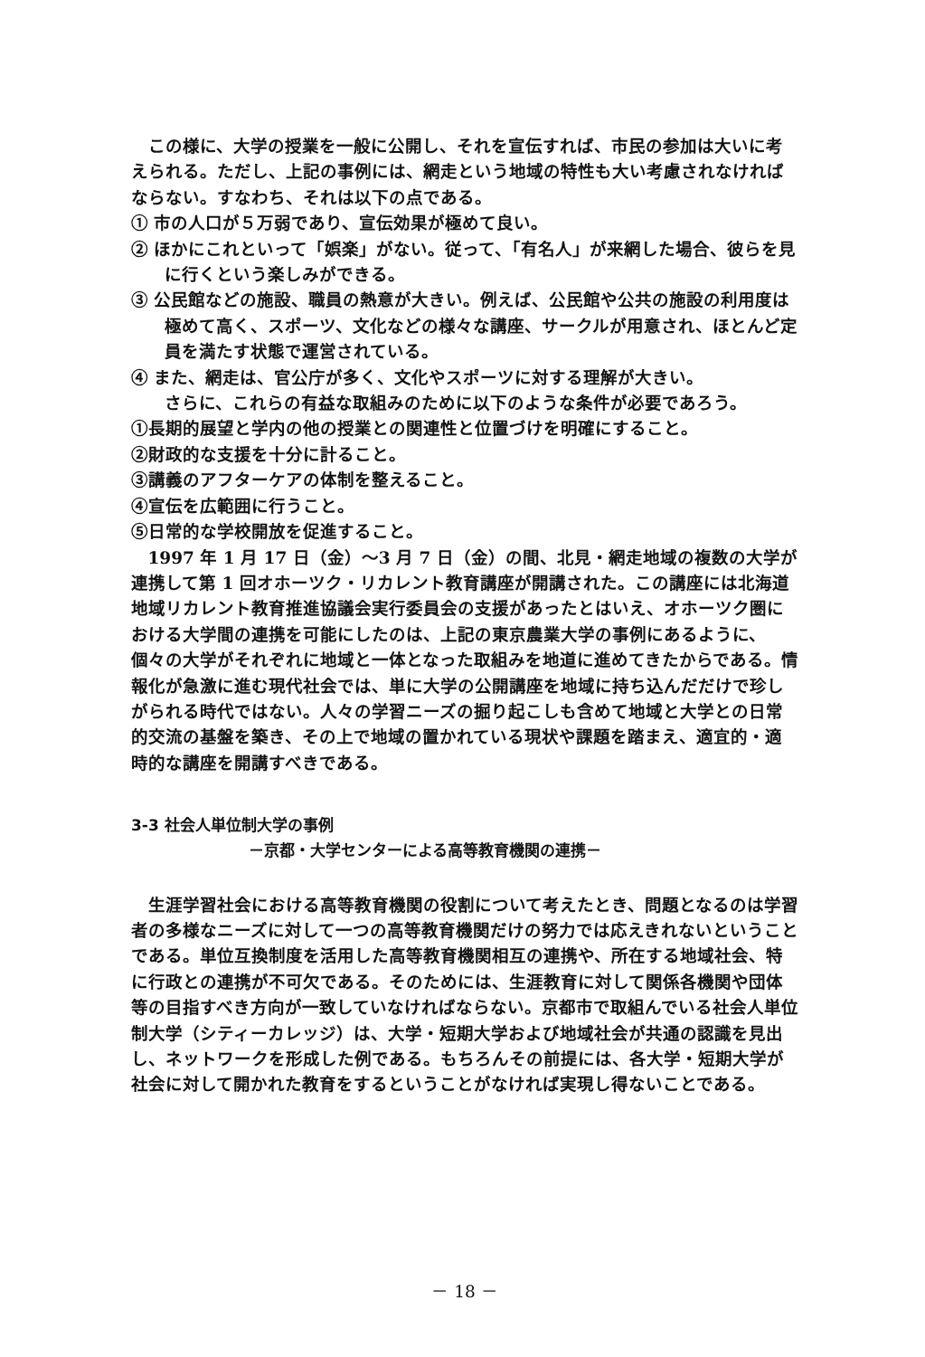この様に、大学の授業を一般に公開し、それを宣伝すれば、市民の参加は大いに考えられる。ただし、上記の事例には、網走という地域の特性も大い考慮されなければならない。すなわち、それは以下の点である。
① 市の人口が５万弱であり、宣伝効果が極めて良い。
② ほかにこれといって「娯楽」がない。従って、「有名人」が来網した場合、彼らを見に行くという楽しみができる。
③ 公民館などの施設、職員の熱意が大きい。例えば、公民館や公共の施設の利用度は極めて高く、スポーツ、文化などの様々な講座、サークルが用意され、ほとんど定員を満たす状態で運営されている。
④ また、網走は、官公庁が多く、文化やスポーツに対する理解が大きい。
さらに、これらの有益な取組みのために以下のような条件が必要であろう。
①長期的展望と学内の他の授業との関連性と位置づけを明確にすること。
②財政的な支援を十分に計ること。
③講義のアフターケアの体制を整えること。
④宣伝を広範囲に行うこと。
⑤日常的な学校開放を促進すること。
1997 年 1 月 17 日（金）～3 月 7 日（金）の間、北見・網走地域の複数の大学が連携して第 1 回オホーツク・リカレント教育講座が開講された。この講座には北海道地域リカレント教育推進協議会実行委員会の支援があったとはいえ、オホーツク圏における大学間の連携を可能にしたのは、上記の東京農業大学の事例にあるように、個々の大学がそれぞれに地域と一体となった取組みを地道に進めてきたからである。情報化が急激に進む現代社会では、単に大学の公開講座を地域に持ち込んだだけで珍しがられる時代ではない。人々の学習ニーズの掘り起こしも含めて地域と大学との日常的交流の基盤を築き、その上で地域の置かれている現状や課題を踏まえ、適宜的・適時的な講座を開講すべきである。
3-3 社会人単位制大学の事例
－京都・大学センターによる高等教育機関の連携－
生涯学習社会における高等教育機関の役割について考えたとき、問題となるのは学習者の多様なニーズに対して一つの高等教育機関だけの努力では応えきれないということである。単位互換制度を活用した高等教育機関相互の連携や、所在する地域社会、特に行政との連携が不可欠である。そのためには、生涯教育に対して関係各機関や団体等の目指すべき方向が一致していなければならない。京都市で取組んでいる社会人単位制大学（シティーカレッジ）は、大学・短期大学および地域社会が共通の認識を見出し、ネットワークを形成した例である。もちろんその前提には、各大学・短期大学が社会に対して開かれた教育をするということがなければ実現し得ないことである。
－ 18 －